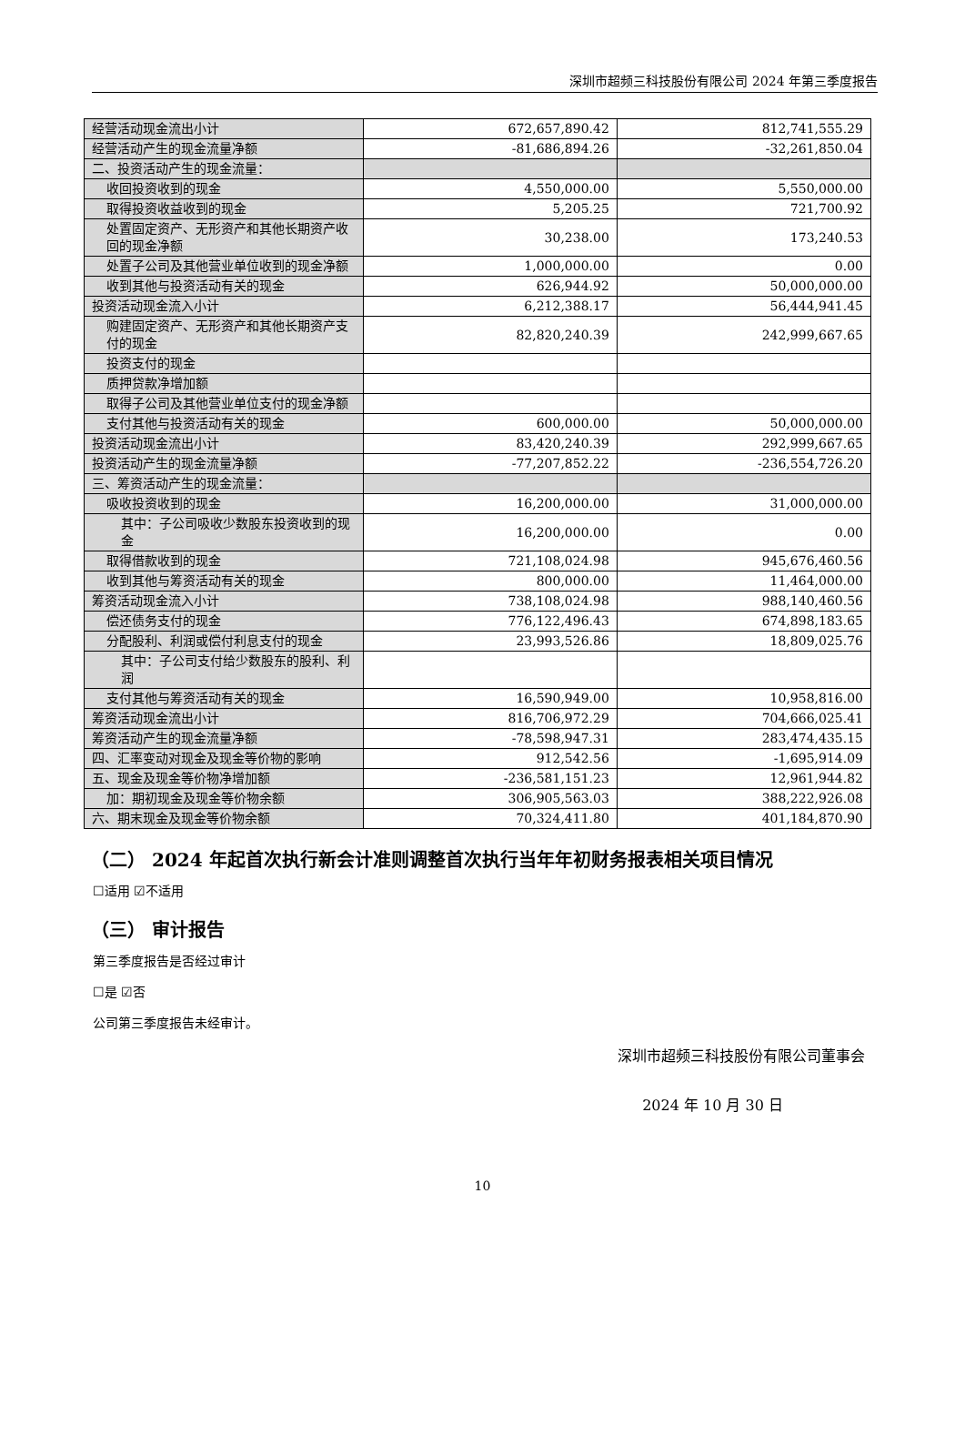深圳市超频三科技股份有限公司 2024 年第三季度报告
| 经营活动现金流出小计 | 672,657,890.42 | 812,741,555.29 |
| 经营活动产生的现金流量净额 | -81,686,894.26 | -32,261,850.04 |
| 二、投资活动产生的现金流量： | | |
| 收回投资收到的现金 | 4,550,000.00 | 5,550,000.00 |
| 取得投资收益收到的现金 | 5,205.25 | 721,700.92 |
| 处置固定资产、无形资产和其他长期资产收回的现金净额 | 30,238.00 | 173,240.53 |
| 处置子公司及其他营业单位收到的现金净额 | 1,000,000.00 | 0.00 |
| 收到其他与投资活动有关的现金 | 626,944.92 | 50,000,000.00 |
| 投资活动现金流入小计 | 6,212,388.17 | 56,444,941.45 |
| 购建固定资产、无形资产和其他长期资产支付的现金 | 82,820,240.39 | 242,999,667.65 |
| 投资支付的现金 | | |
| 质押贷款净增加额 | | |
| 取得子公司及其他营业单位支付的现金净额 | | |
| 支付其他与投资活动有关的现金 | 600,000.00 | 50,000,000.00 |
| 投资活动现金流出小计 | 83,420,240.39 | 292,999,667.65 |
| 投资活动产生的现金流量净额 | -77,207,852.22 | -236,554,726.20 |
| 三、筹资活动产生的现金流量： | | |
| 吸收投资收到的现金 | 16,200,000.00 | 31,000,000.00 |
| 其中：子公司吸收少数股东投资收到的现金 | 16,200,000.00 | 0.00 |
| 取得借款收到的现金 | 721,108,024.98 | 945,676,460.56 |
| 收到其他与筹资活动有关的现金 | 800,000.00 | 11,464,000.00 |
| 筹资活动现金流入小计 | 738,108,024.98 | 988,140,460.56 |
| 偿还债务支付的现金 | 776,122,496.43 | 674,898,183.65 |
| 分配股利、利润或偿付利息支付的现金 | 23,993,526.86 | 18,809,025.76 |
| 其中：子公司支付给少数股东的股利、利润 | | |
| 支付其他与筹资活动有关的现金 | 16,590,949.00 | 10,958,816.00 |
| 筹资活动现金流出小计 | 816,706,972.29 | 704,666,025.41 |
| 筹资活动产生的现金流量净额 | -78,598,947.31 | 283,474,435.15 |
| 四、汇率变动对现金及现金等价物的影响 | 912,542.56 | -1,695,914.09 |
| 五、现金及现金等价物净增加额 | -236,581,151.23 | 12,961,944.82 |
| 加：期初现金及现金等价物余额 | 306,905,563.03 | 388,222,926.08 |
| 六、期末现金及现金等价物余额 | 70,324,411.80 | 401,184,870.90 |
（二） 2024 年起首次执行新会计准则调整首次执行当年年初财务报表相关项目情况
☐适用 ☑不适用
（三） 审计报告
第三季度报告是否经过审计
☐是 ☑否
公司第三季度报告未经审计。
深圳市超频三科技股份有限公司董事会
2024 年 10 月 30 日
10